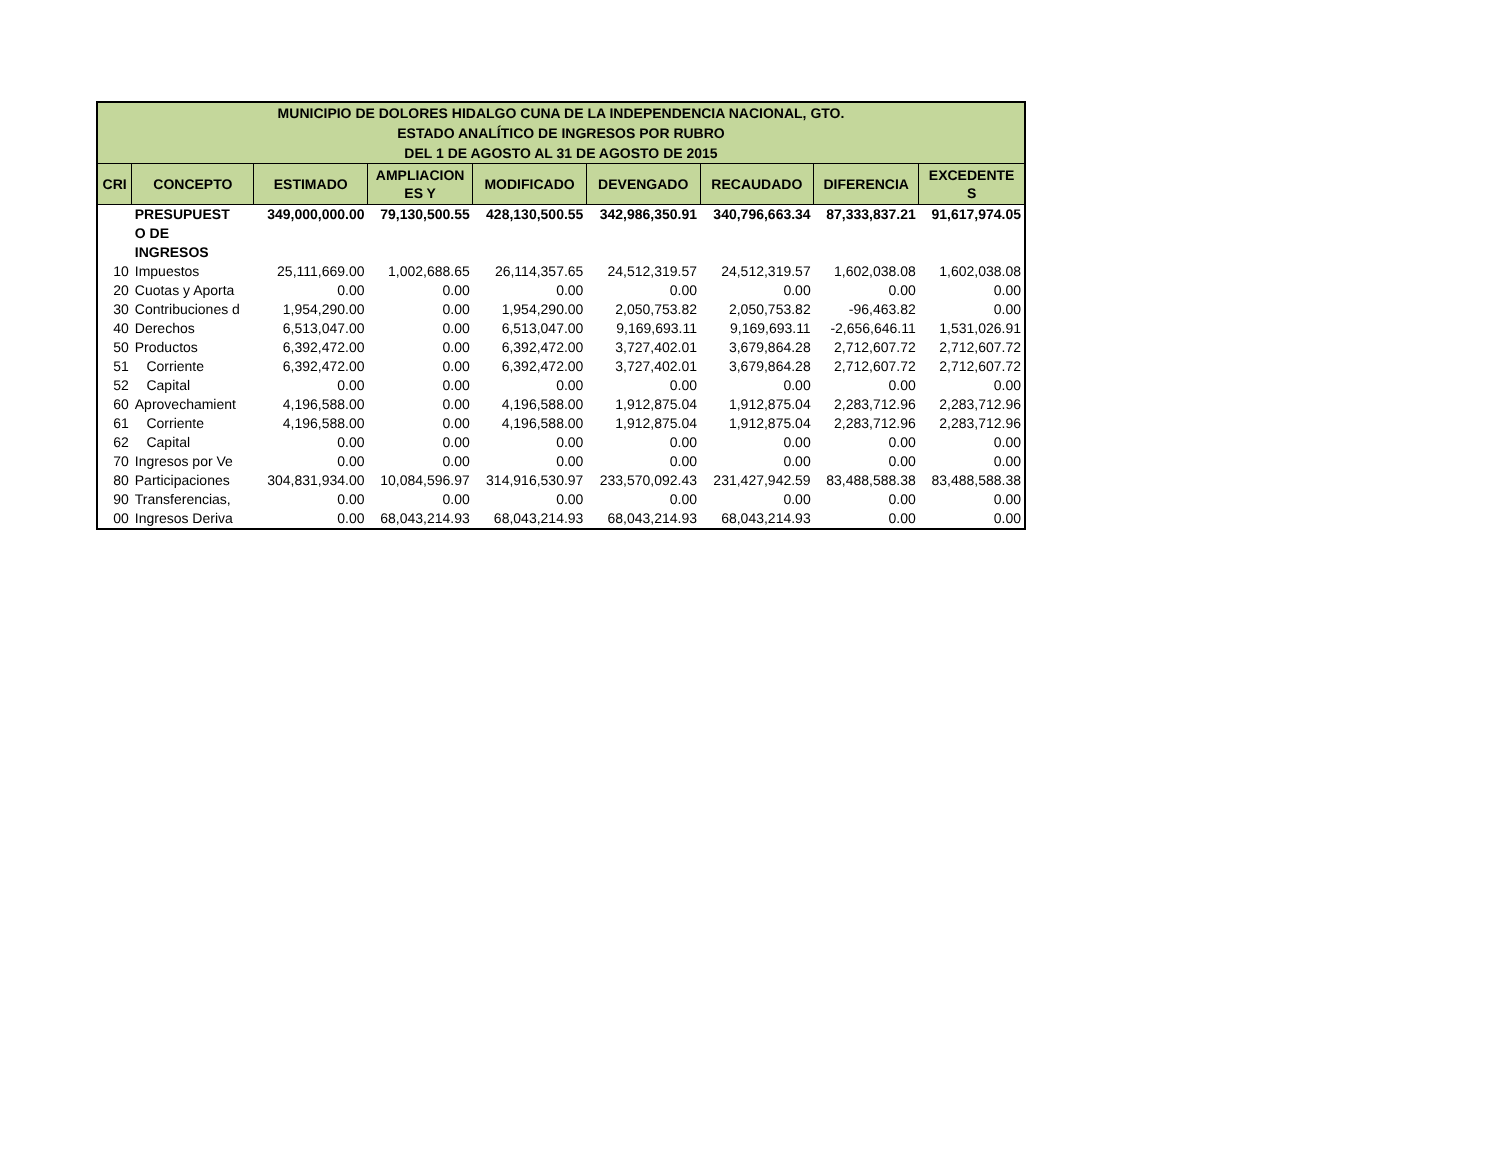| MUNICIPIO DE DOLORES HIDALGO CUNA DE LA INDEPENDENCIA NACIONAL, GTO. ESTADO ANALÍTICO DE INGRESOS POR RUBRO DEL 1 DE AGOSTO AL 31 DE AGOSTO DE 2015 | | | | | | | | |
| CRI | CONCEPTO | ESTIMADO | AMPLIACION ES Y | MODIFICADO | DEVENGADO | RECAUDADO | DIFERENCIA | EXCEDENTE S |
| | PRESUPUEST O DE INGRESOS | 349,000,000.00 | 79,130,500.55 | 428,130,500.55 | 342,986,350.91 | 340,796,663.34 | 87,333,837.21 | 91,617,974.05 |
| 10 | Impuestos | 25,111,669.00 | 1,002,688.65 | 26,114,357.65 | 24,512,319.57 | 24,512,319.57 | 1,602,038.08 | 1,602,038.08 |
| 20 | Cuotas y Aporta | 0.00 | 0.00 | 0.00 | 0.00 | 0.00 | 0.00 | 0.00 |
| 30 | Contribuciones d | 1,954,290.00 | 0.00 | 1,954,290.00 | 2,050,753.82 | 2,050,753.82 | -96,463.82 | 0.00 |
| 40 | Derechos | 6,513,047.00 | 0.00 | 6,513,047.00 | 9,169,693.11 | 9,169,693.11 | -2,656,646.11 | 1,531,026.91 |
| 50 | Productos | 6,392,472.00 | 0.00 | 6,392,472.00 | 3,727,402.01 | 3,679,864.28 | 2,712,607.72 | 2,712,607.72 |
| 51 | Corriente | 6,392,472.00 | 0.00 | 6,392,472.00 | 3,727,402.01 | 3,679,864.28 | 2,712,607.72 | 2,712,607.72 |
| 52 | Capital | 0.00 | 0.00 | 0.00 | 0.00 | 0.00 | 0.00 | 0.00 |
| 60 | Aprovechamient | 4,196,588.00 | 0.00 | 4,196,588.00 | 1,912,875.04 | 1,912,875.04 | 2,283,712.96 | 2,283,712.96 |
| 61 | Corriente | 4,196,588.00 | 0.00 | 4,196,588.00 | 1,912,875.04 | 1,912,875.04 | 2,283,712.96 | 2,283,712.96 |
| 62 | Capital | 0.00 | 0.00 | 0.00 | 0.00 | 0.00 | 0.00 | 0.00 |
| 70 | Ingresos por Ve | 0.00 | 0.00 | 0.00 | 0.00 | 0.00 | 0.00 | 0.00 |
| 80 | Participaciones | 304,831,934.00 | 10,084,596.97 | 314,916,530.97 | 233,570,092.43 | 231,427,942.59 | 83,488,588.38 | 83,488,588.38 |
| 90 | Transferencias, | 0.00 | 0.00 | 0.00 | 0.00 | 0.00 | 0.00 | 0.00 |
| 00 | Ingresos Deriva | 0.00 | 68,043,214.93 | 68,043,214.93 | 68,043,214.93 | 68,043,214.93 | 0.00 | 0.00 |